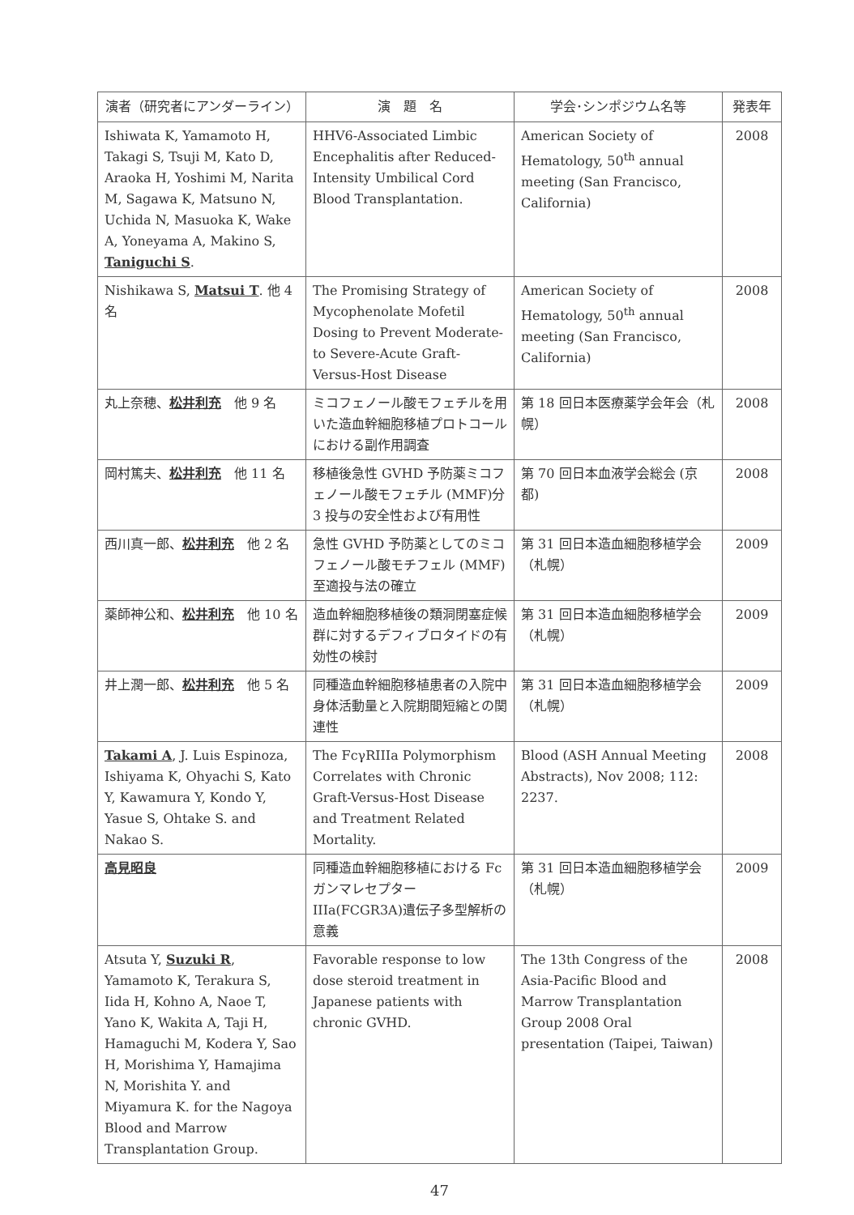| 演者（研究者にアンダーライン） | 演 題 名 | 学会･シンポジウム名等 | 発表年 |
| --- | --- | --- | --- |
| Ishiwata K, Yamamoto H, Takagi S, Tsuji M, Kato D, Araoka H, Yoshimi M, Narita M, Sagawa K, Matsuno N, Uchida N, Masuoka K, Wake A, Yoneyama A, Makino S, Taniguchi S . | HHV6-Associated Limbic Encephalitis after Reduced-Intensity Umbilical Cord Blood Transplantation. | American Society of Hematology, 50<sup>th</sup> annual meeting (San Francisco, California) | 2008 |
| Nishikawa S, Matsui T . 他 4 名 | The Promising Strategy of Mycophenolate Mofetil Dosing to Prevent Moderate- to Severe-Acute Graft-Versus-Host Disease | American Society of Hematology, 50<sup>th</sup> annual meeting (San Francisco, California) | 2008 |
| 丸上奈穂、 松井利充 他 9 名 | ミコフェノール酸モフェチルを用いた造血幹細胞移植プロトコールにおける副作用調査 | 第 18 回日本医療薬学会年会（札幌） | 2008 |
| 岡村篤夫、 松井利充 他 11 名 | 移植後急性 GVHD 予防薬ミコフェノール酸モフェチル (MMF)分 3 投与の安全性および有用性 | 第 70 回日本血液学会総会 (京都) | 2008 |
| 西川真一郎、 松井利充 他 2 名 | 急性 GVHD 予防薬としてのミコフェノール酸モチフェル (MMF)至適投与法の確立 | 第 31 回日本造血細胞移植学会（札幌） | 2009 |
| 薬師神公和、 松井利充 他 10 名 | 造血幹細胞移植後の類洞閉塞症候群に対するデフィブロタイドの有効性の検討 | 第 31 回日本造血細胞移植学会（札幌） | 2009 |
| 井上潤一郎、 松井利充 他 5 名 | 同種造血幹細胞移植患者の入院中身体活動量と入院期間短縮との関連性 | 第 31 回日本造血細胞移植学会（札幌） | 2009 |
| Takami A , J. Luis Espinoza, Ishiyama K, Ohyachi S, Kato Y, Kawamura Y, Kondo Y, Yasue S, Ohtake S. and Nakao S. | The FcγRIIIa Polymorphism Correlates with Chronic Graft-Versus-Host Disease and Treatment Related Mortality. | Blood (ASH Annual Meeting Abstracts), Nov 2008; 112: 2237. | 2008 |
| 高見昭良 | 同種造血幹細胞移植における Fc ガンマレセプター IIIa(FCGR3A)遺伝子多型解析の意義 | 第 31 回日本造血細胞移植学会（札幌） | 2009 |
| Atsuta Y, Suzuki R , Yamamoto K, Terakura S, Iida H, Kohno A, Naoe T, Yano K, Wakita A, Taji H, Hamaguchi M, Kodera Y, Sao H, Morishima Y, Hamajima N, Morishita Y. and Miyamura K. for the Nagoya Blood and Marrow Transplantation Group. | Favorable response to low dose steroid treatment in Japanese patients with chronic GVHD. | The 13th Congress of the Asia-Pacific Blood and Marrow Transplantation Group 2008 Oral presentation (Taipei, Taiwan) | 2008 |
47